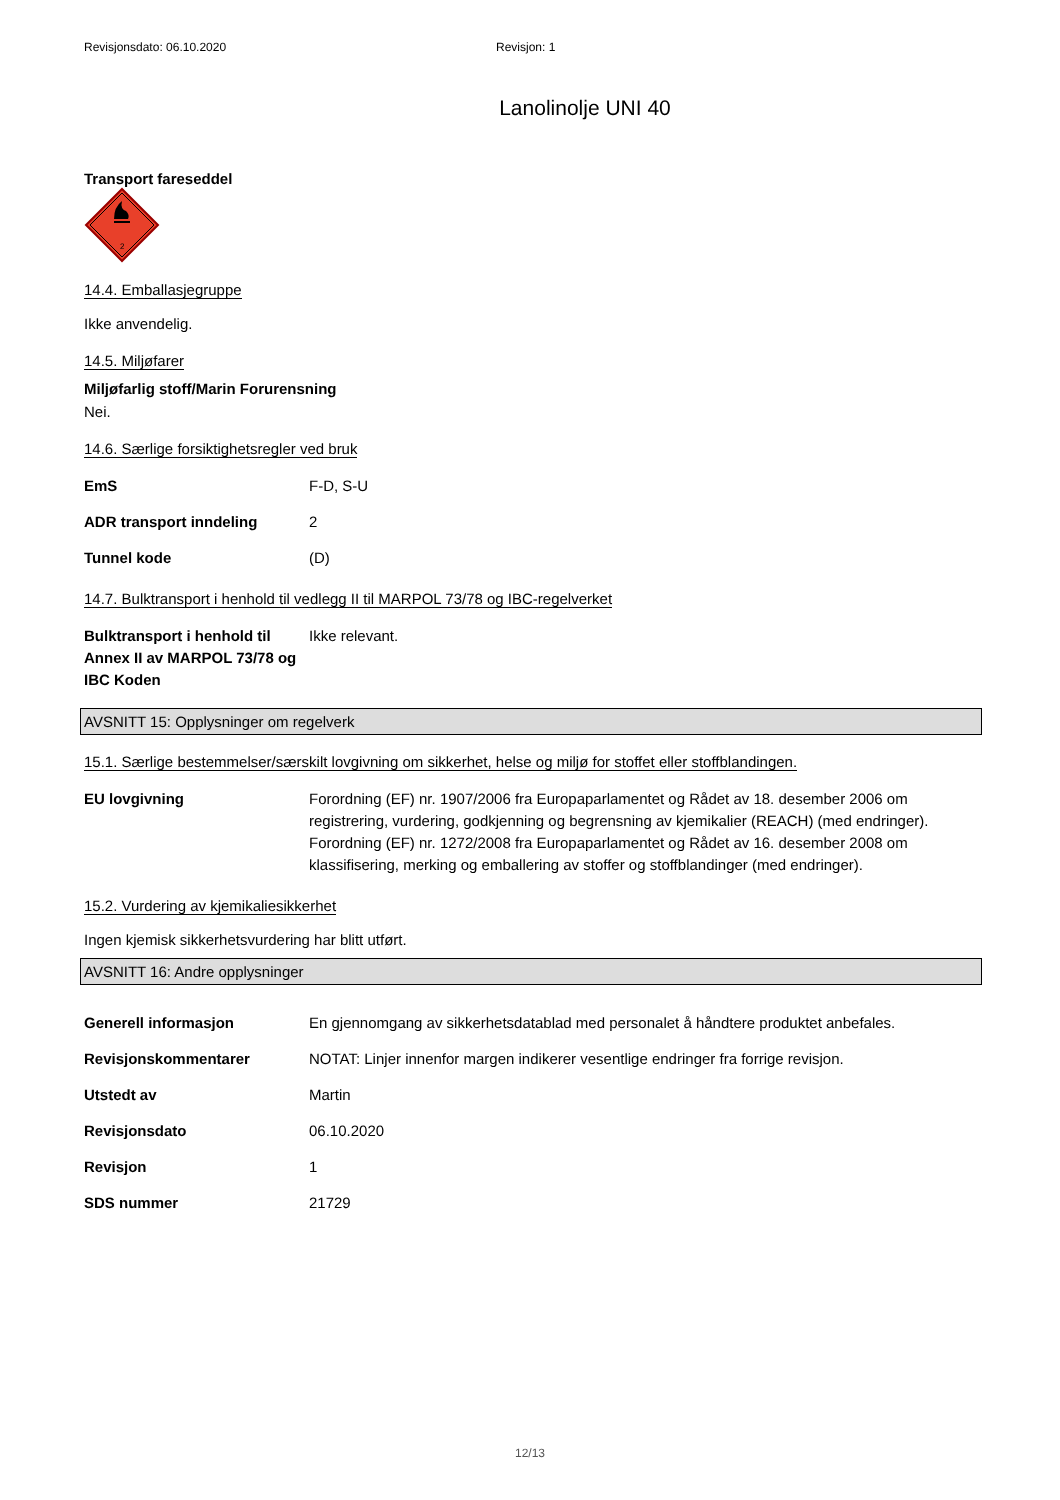Revisjonsdato: 06.10.2020 Revisjon: 1
Lanolinolje UNI 40
Transport fareseddel
2
14.4. Emballasjegruppe
Ikke anvendelig.
14.5. Miljøfarer
Miljøfarlig stoff/Marin Forurensning
Nei.
14.6. Særlige forsiktighetsregler ved bruk
| EmS | F-D, S-U |
| ADR transport inndeling | 2 |
| Tunnel kode | (D) |
14.7. Bulktransport i henhold til vedlegg II til MARPOL 73/78 og IBC-regelverket
| Bulktransport i henhold til Annex II av MARPOL 73/78 og IBC Koden | Ikke relevant. |
AVSNITT 15: Opplysninger om regelverk
15.1. Særlige bestemmelser/særskilt lovgivning om sikkerhet, helse og miljø for stoffet eller stoffblandingen.
| EU lovgivning | Forordning (EF) nr. 1907/2006 fra Europaparlamentet og Rådet av 18. desember 2006 om registrering, vurdering, godkjenning og begrensning av kjemikalier (REACH) (med endringer). Forordning (EF) nr. 1272/2008 fra Europaparlamentet og Rådet av 16. desember 2008 om klassifisering, merking og emballering av stoffer og stoffblandinger (med endringer). |
15.2. Vurdering av kjemikaliesikkerhet
Ingen kjemisk sikkerhetsvurdering har blitt utført.
AVSNITT 16: Andre opplysninger
| Generell informasjon | En gjennomgang av sikkerhetsdatablad med personalet å håndtere produktet anbefales. |
| Revisjonskommentarer | NOTAT: Linjer innenfor margen indikerer vesentlige endringer fra forrige revisjon. |
| Utstedt av | Martin |
| Revisjonsdato | 06.10.2020 |
| Revisjon | 1 |
| SDS nummer | 21729 |
12/13